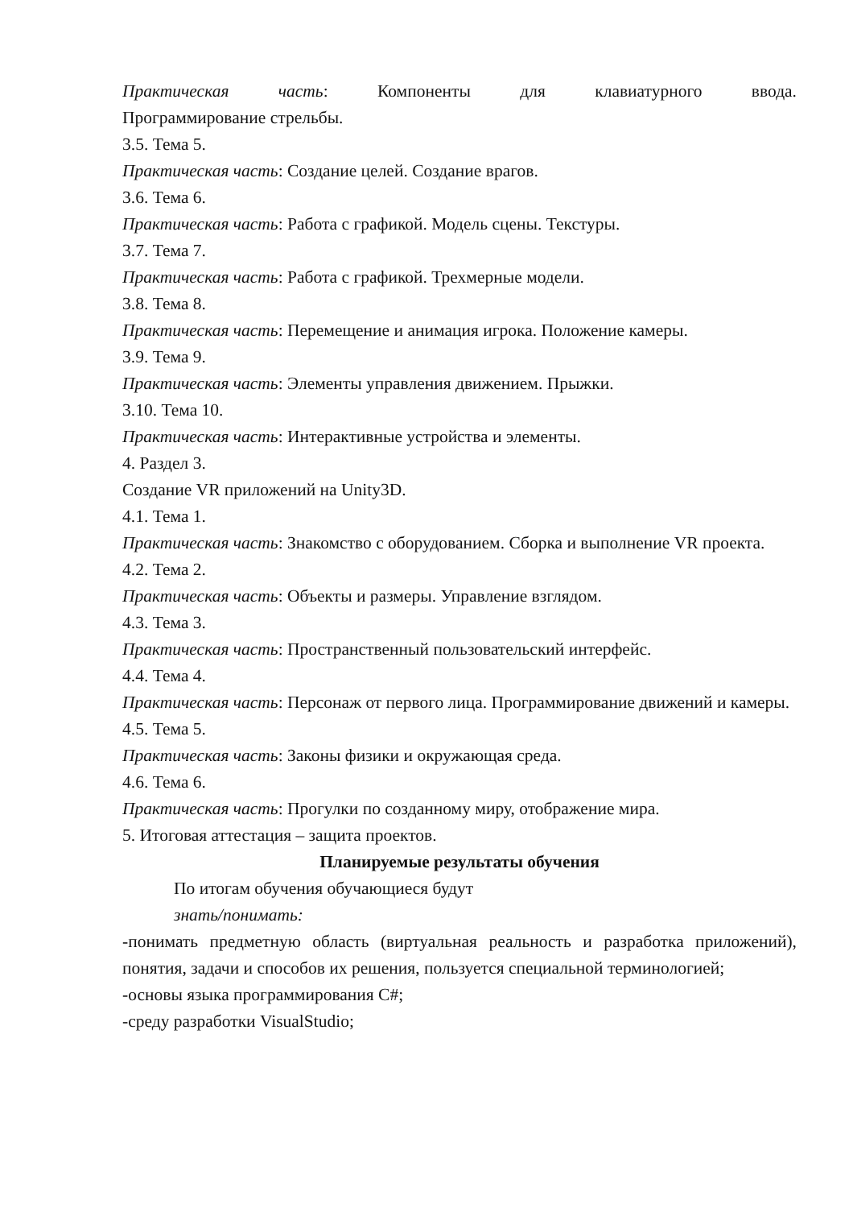Практическая часть: Компоненты для клавиатурного ввода.
Программирование стрельбы.
3.5. Тема 5.
Практическая часть: Создание целей. Создание врагов.
3.6. Тема 6.
Практическая часть: Работа с графикой. Модель сцены. Текстуры.
3.7. Тема 7.
Практическая часть: Работа с графикой. Трехмерные модели.
3.8. Тема 8.
Практическая часть: Перемещение и анимация игрока. Положение камеры.
3.9. Тема 9.
Практическая часть: Элементы управления движением. Прыжки.
3.10. Тема 10.
Практическая часть: Интерактивные устройства и элементы.
4. Раздел 3.
Создание VR приложений на Unity3D.
4.1. Тема 1.
Практическая часть: Знакомство с оборудованием. Сборка и выполнение VR проекта.
4.2. Тема 2.
Практическая часть: Объекты и размеры. Управление взглядом.
4.3. Тема 3.
Практическая часть: Пространственный пользовательский интерфейс.
4.4. Тема 4.
Практическая часть: Персонаж от первого лица. Программирование движений и камеры.
4.5. Тема 5.
Практическая часть: Законы физики и окружающая среда.
4.6. Тема 6.
Практическая часть: Прогулки по созданному миру, отображение мира.
5. Итоговая аттестация – защита проектов.
Планируемые результаты обучения
По итогам обучения обучающиеся будут
знать/понимать:
-понимать предметную область (виртуальная реальность и разработка приложений), понятия, задачи и способов их решения, пользуется специальной терминологией;
-основы языка программирования C#;
-среду разработки VisualStudio;